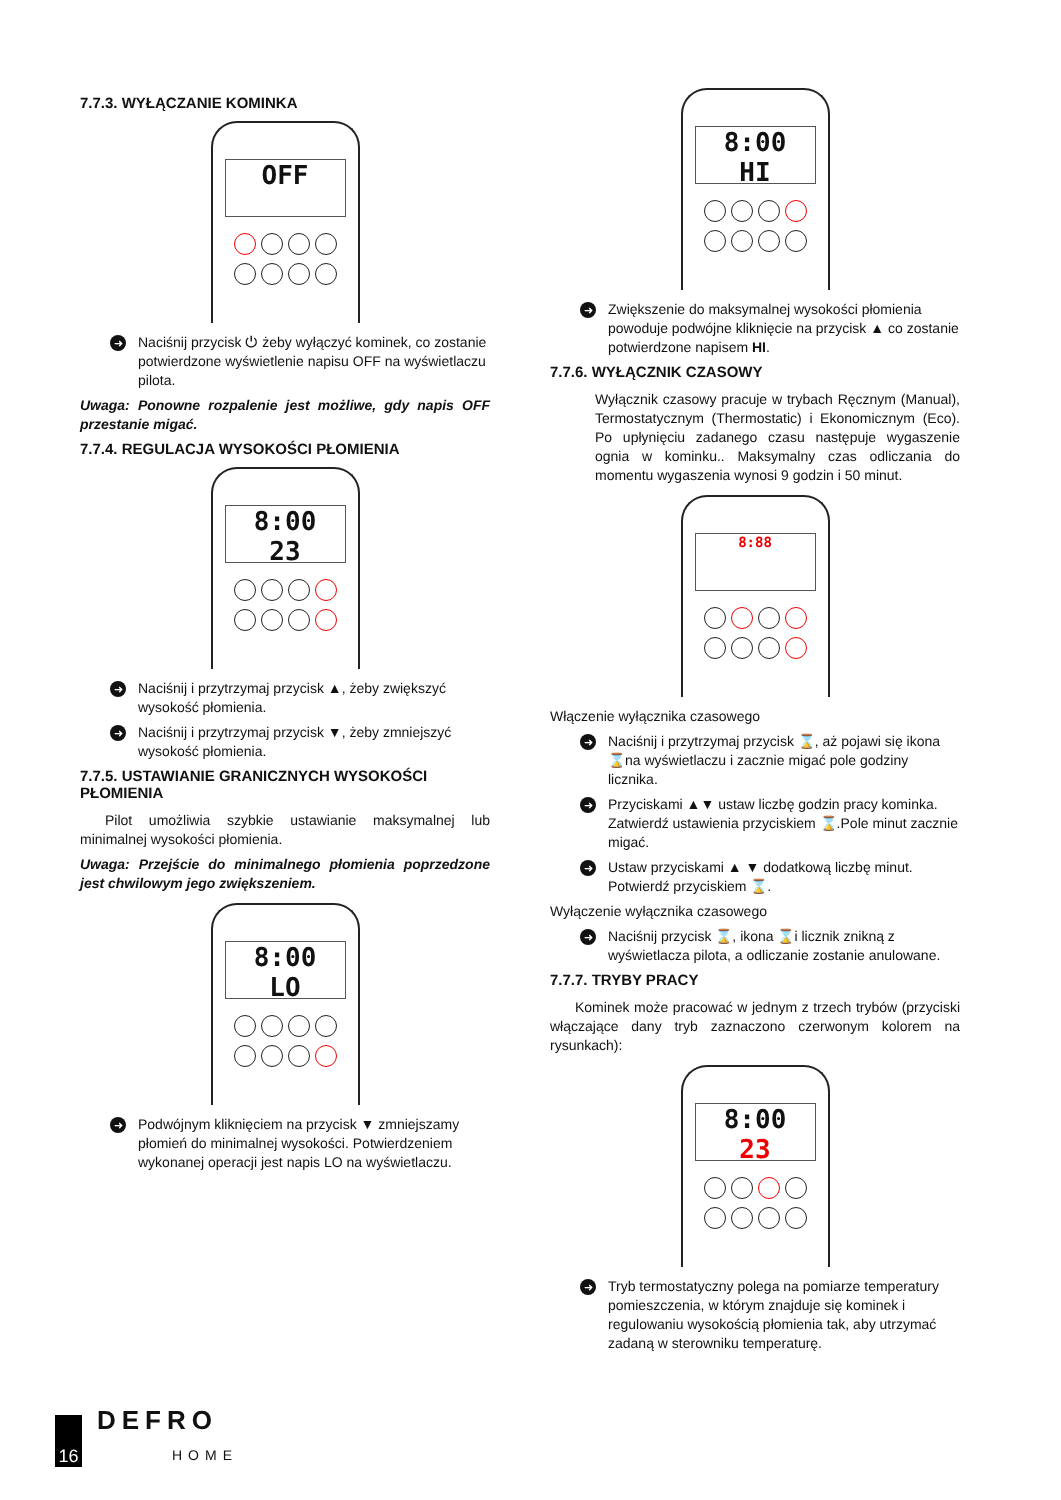7.7.3. WYŁĄCZANIE KOMINKA
OFF
➜
Naciśnij przycisk ⏻ żeby wyłączyć kominek, co zostanie potwierdzone wyświetlenie napisu OFF na wyświetlaczu pilota.
Uwaga: Ponowne rozpalenie jest możliwe, gdy napis OFF przestanie migać.
7.7.4. REGULACJA WYSOKOŚCI PŁOMIENIA
8:00
23
➜
Naciśnij i przytrzymaj przycisk ▲, żeby zwiększyć wysokość płomienia.
➜
Naciśnij i przytrzymaj przycisk ▼, żeby zmniejszyć wysokość płomienia.
7.7.5. USTAWIANIE GRANICZNYCH WYSOKOŚCI PŁOMIENIA
Pilot umożliwia szybkie ustawianie maksymalnej lub minimalnej wysokości płomienia.
Uwaga: Przejście do minimalnego płomienia poprzedzone jest chwilowym jego zwiększeniem.
8:00
LO
➜
Podwójnym kliknięciem na przycisk ▼ zmniejszamy płomień do minimalnej wysokości. Potwierdzeniem wykonanej operacji jest napis LO na wyświetlaczu.
8:00
HI
➜
Zwiększenie do maksymalnej wysokości płomienia powoduje podwójne kliknięcie na przycisk ▲ co zostanie potwierdzone napisem HI.
7.7.6. WYŁĄCZNIK CZASOWY
Wyłącznik czasowy pracuje w trybach Ręcznym (Manual), Termostatycznym (Thermostatic) i Ekonomicznym (Eco). Po upłynięciu zadanego czasu następuje wygaszenie ognia w kominku.. Maksymalny czas odliczania do momentu wygaszenia wynosi 9 godzin i 50 minut.
8:88
Włączenie wyłącznika czasowego
➜
Naciśnij i przytrzymaj przycisk ⌛, aż pojawi się ikona ⌛na wyświetlaczu i zacznie migać pole godziny licznika.
➜
Przyciskami ▲▼ ustaw liczbę godzin pracy kominka. Zatwierdź ustawienia przyciskiem ⌛.Pole minut zacznie migać.
➜
Ustaw przyciskami ▲ ▼ dodatkową liczbę minut. Potwierdź przyciskiem ⌛.
Wyłączenie wyłącznika czasowego
➜
Naciśnij przycisk ⌛, ikona ⌛i licznik znikną z wyświetlacza pilota, a odliczanie zostanie anulowane.
7.7.7. TRYBY PRACY
Kominek może pracować w jednym z trzech trybów (przyciski włączające dany tryb zaznaczono czerwonym kolorem na rysunkach):
8:00
23
➜
Tryb termostatyczny polega na pomiarze temperatury pomieszczenia, w którym znajduje się kominek i regulowaniu wysokością płomienia tak, aby utrzymać zadaną w sterowniku temperaturę.
16
DEFRO
HOME